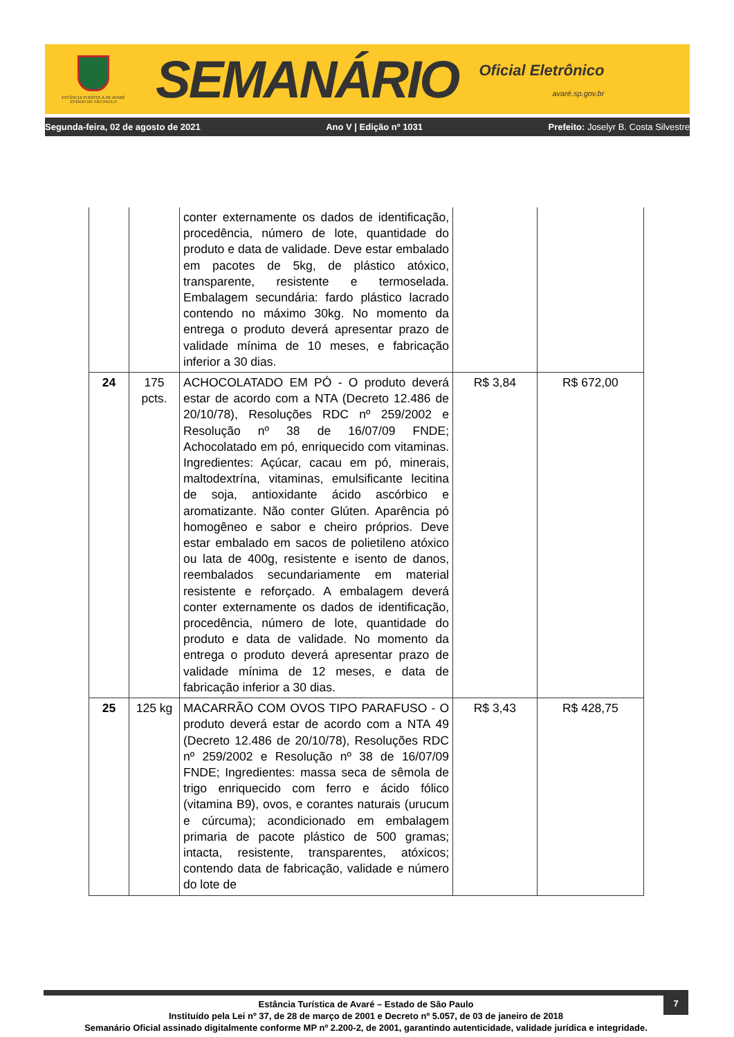ESTÂNCIA TURÍSTICA DE AVARÉ
ESTADO DE SÃO PAULO
SEMANÁRIO
Oficial Eletrônico
avaré.sp.gov.br
Segunda-feira, 02 de agosto de 2021 Ano V | Edição nº 1031 Prefeito: Joselyr B. Costa Silvestre
| | | conter externamente os dados de identificação, procedência, número de lote, quantidade do produto e data de validade. Deve estar embalado em pacotes de 5kg, de plástico atóxico, transparente, resistente e termoselada. Embalagem secundária: fardo plástico lacrado contendo no máximo 30kg. No momento da entrega o produto deverá apresentar prazo de validade mínima de 10 meses, e fabricação inferior a 30 dias. | | |
| 24 | 175 pcts. | ACHOCOLATADO EM PÓ - O produto deverá estar de acordo com a NTA (Decreto 12.486 de 20/10/78), Resoluções RDC nº 259/2002 e Resolução nº 38 de 16/07/09 FNDE; Achocolatado em pó, enriquecido com vitaminas. Ingredientes: Açúcar, cacau em pó, minerais, maltodextrína, vitaminas, emulsificante lecitina de soja, antioxidante ácido ascórbico e aromatizante. Não conter Glúten. Aparência pó homogêneo e sabor e cheiro próprios. Deve estar embalado em sacos de polietileno atóxico ou lata de 400g, resistente e isento de danos, reembalados secundariamente em material resistente e reforçado. A embalagem deverá conter externamente os dados de identificação, procedência, número de lote, quantidade do produto e data de validade. No momento da entrega o produto deverá apresentar prazo de validade mínima de 12 meses, e data de fabricação inferior a 30 dias. | R$ 3,84 | R$ 672,00 |
| 25 | 125 kg | MACARRÃO COM OVOS TIPO PARAFUSO - O produto deverá estar de acordo com a NTA 49 (Decreto 12.486 de 20/10/78), Resoluções RDC nº 259/2002 e Resolução nº 38 de 16/07/09 FNDE; Ingredientes: massa seca de sêmola de trigo enriquecido com ferro e ácido fólico (vitamina B9), ovos, e corantes naturais (urucum e cúrcuma); acondicionado em embalagem primaria de pacote plástico de 500 gramas; intacta, resistente, transparentes, atóxicos; contendo data de fabricação, validade e número do lote de | R$ 3,43 | R$ 428,75 |
7
Estância Turística de Avaré – Estado de São Paulo
Instituído pela Lei nº 37, de 28 de março de 2001 e Decreto nº 5.057, de 03 de janeiro de 2018
Semanário Oficial assinado digitalmente conforme MP nº 2.200-2, de 2001, garantindo autenticidade, validade jurídica e integridade.